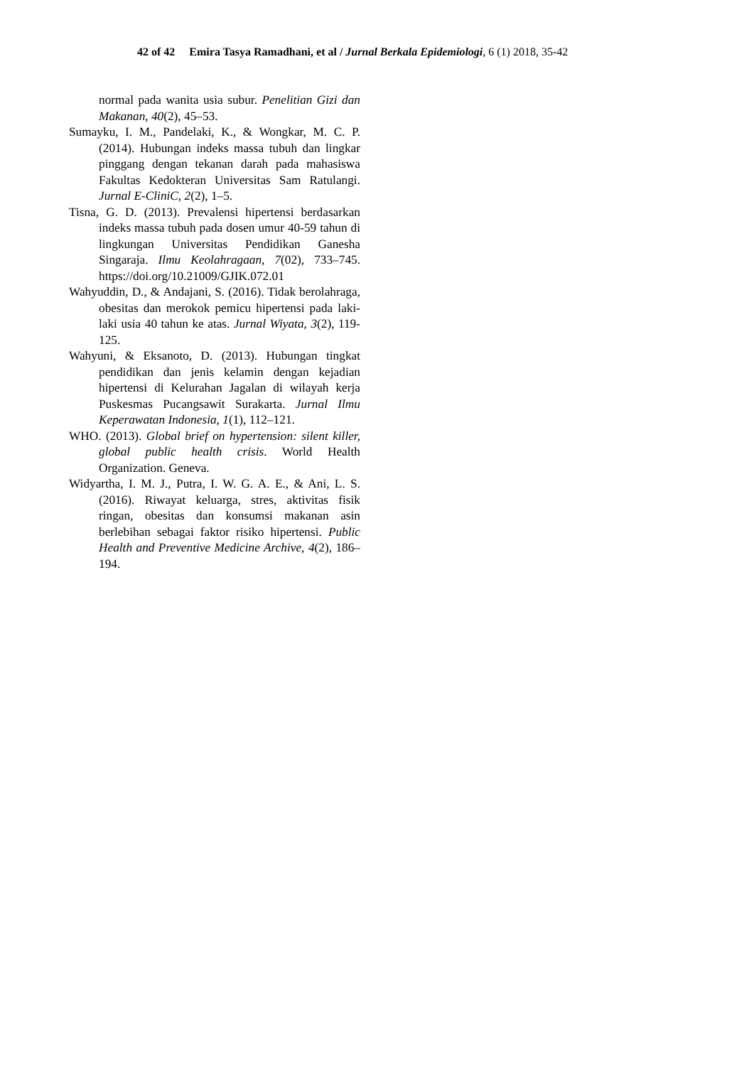42 of 42 Emira Tasya Ramadhani, et al / Jurnal Berkala Epidemiologi, 6 (1) 2018, 35-42
normal pada wanita usia subur. Penelitian Gizi dan Makanan, 40(2), 45–53.
Sumayku, I. M., Pandelaki, K., & Wongkar, M. C. P. (2014). Hubungan indeks massa tubuh dan lingkar pinggang dengan tekanan darah pada mahasiswa Fakultas Kedokteran Universitas Sam Ratulangi. Jurnal E-CliniC, 2(2), 1–5.
Tisna, G. D. (2013). Prevalensi hipertensi berdasarkan indeks massa tubuh pada dosen umur 40-59 tahun di lingkungan Universitas Pendidikan Ganesha Singaraja. Ilmu Keolahragaan, 7(02), 733–745. https://doi.org/10.21009/GJIK.072.01
Wahyuddin, D., & Andajani, S. (2016). Tidak berolahraga, obesitas dan merokok pemicu hipertensi pada laki-laki usia 40 tahun ke atas. Jurnal Wiyata, 3(2), 119-125.
Wahyuni, & Eksanoto, D. (2013). Hubungan tingkat pendidikan dan jenis kelamin dengan kejadian hipertensi di Kelurahan Jagalan di wilayah kerja Puskesmas Pucangsawit Surakarta. Jurnal Ilmu Keperawatan Indonesia, 1(1), 112–121.
WHO. (2013). Global brief on hypertension: silent killer, global public health crisis. World Health Organization. Geneva.
Widyartha, I. M. J., Putra, I. W. G. A. E., & Ani, L. S. (2016). Riwayat keluarga, stres, aktivitas fisik ringan, obesitas dan konsumsi makanan asin berlebihan sebagai faktor risiko hipertensi. Public Health and Preventive Medicine Archive, 4(2), 186–194.